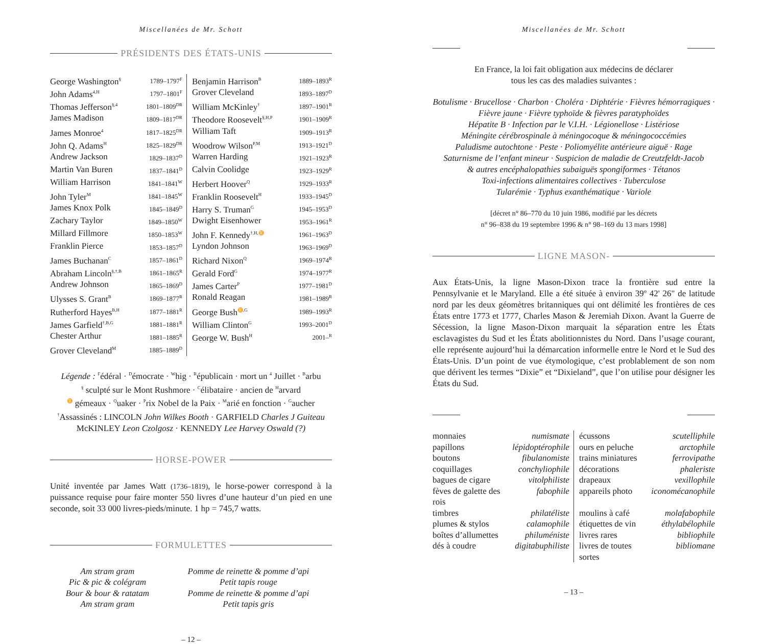Miscellanées de Mr. Schott
PRÉSIDENTS DES ÉTATS-UNIS
| George Washington<sup>§</sup> | 1789–1797<sup>F</sup> | Benjamin Harrison<sup>B</sup> | 1889–1893<sup>R</sup> |
| John Adams<sup>4,H</sup> | 1797–1801<sup>F</sup> | Grover Cleveland | 1893–1897<sup>D</sup> |
| Thomas Jefferson<sup>§,4</sup> | 1801–1809<sup>DR</sup> | William McKinley<sup>†</sup> | 1897–1901<sup>R</sup> |
| James Madison | 1809–1817<sup>DR</sup> | Theodore Roosevelt<sup>§,H,P</sup> | 1901–1909<sup>R</sup> |
| James Monroe<sup>4</sup> | 1817–1825<sup>DR</sup> | William Taft | 1909–1913<sup>R</sup> |
| John Q. Adams<sup>H</sup> | 1825–1829<sup>DR</sup> | Woodrow Wilson<sup>P,M</sup> | 1913–1921<sup>D</sup> |
| Andrew Jackson | 1829–1837<sup>D</sup> | Warren Harding | 1921–1923<sup>R</sup> |
| Martin Van Buren | 1837–1841<sup>D</sup> | Calvin Coolidge | 1923–1929<sup>R</sup> |
| William Harrison | 1841–1841<sup>W</sup> | Herbert Hoover<sup>Q</sup> | 1929–1933<sup>R</sup> |
| John Tyler<sup>M</sup> | 1841–1845<sup>W</sup> | Franklin Roosevelt<sup>H</sup> | 1933–1945<sup>D</sup> |
| James Knox Polk | 1845–1849<sup>D</sup> | Harry S. Truman<sup>G</sup> | 1945–1953<sup>D</sup> |
| Zachary Taylor | 1849–1850<sup>W</sup> | Dwight Eisenhower | 1953–1961<sup>R</sup> |
| Millard Fillmore | 1850–1853<sup>W</sup> | John F. Kennedy<sup>†,H,♊</sup> | 1961–1963<sup>D</sup> |
| Franklin Pierce | 1853–1857<sup>D</sup> | Lyndon Johnson | 1963–1969<sup>D</sup> |
| James Buchanan<sup>C</sup> | 1857–1861<sup>D</sup> | Richard Nixon<sup>Q</sup> | 1969–1974<sup>R</sup> |
| Abraham Lincoln<sup>§,†,B</sup> | 1861–1865<sup>R</sup> | Gerald Ford<sup>G</sup> | 1974–1977<sup>R</sup> |
| Andrew Johnson | 1865–1869<sup>D</sup> | James Carter<sup>P</sup> | 1977–1981<sup>D</sup> |
| Ulysses S. Grant<sup>B</sup> | 1869–1877<sup>R</sup> | Ronald Reagan | 1981–1989<sup>R</sup> |
| Rutherford Hayes<sup>B,H</sup> | 1877–1881<sup>R</sup> | George Bush<sup>♊,G</sup> | 1989–1993<sup>R</sup> |
| James Garfield<sup>†,B,G</sup> | 1881–1881<sup>R</sup> | William Clinton<sup>G</sup> | 1993–2001<sup>D</sup> |
| Chester Arthur | 1881–1885<sup>R</sup> | George W. Bush<sup>H</sup> | 2001–<sup>R</sup> |
| Grover Cleveland<sup>M</sup> | 1885–1889<sup>D</sup> | | |
Légende : <sup>F</sup>édéral · <sup>D</sup>émocrate · <sup>W</sup>hig · <sup>R</sup>épublicain · mort un <sup>4</sup> Juillet · <sup>B</sup>arbu
<sup>§</sup> sculpté sur le Mont Rushmore · <sup>C</sup>élibataire · ancien de <sup>H</sup>arvard
<sup>♊</sup> gémeaux · <sup>Q</sup>uaker · <sup>P</sup>rix Nobel de la Paix · <sup>M</sup>arié en fonction · <sup>G</sup>aucher
<sup>†</sup> Assassinés : LINCOLN John Wilkes Booth · GARFIELD Charles J Guiteau
McKINLEY Leon Czolgosz · KENNEDY Lee Harvey Oswald (?)
HORSE-POWER
Unité inventée par James Watt (1736–1819), le horse-power correspond à la puissance requise pour faire monter 550 livres d’une hauteur d’un pied en une seconde, soit 33 000 livres-pieds/minute. 1 hp = 745,7 watts.
FORMULETTES
| Am stram gram Pic & pic & colégram Bour & bour & ratatam Am stram gram | Pomme de reinette & pomme d’api Petit tapis rouge Pomme de reinette & pomme d’api Petit tapis gris |
– 12 –
Miscellanées de Mr. Schott
En France, la loi fait obligation aux médecins de déclarer
tous les cas des maladies suivantes :
Botulisme · Brucellose · Charbon · Choléra · Diphtérie · Fièvres hémorragiques · Fièvre jaune · Fièvre typhoïde & fièvres paratyphoïdes
Hépatite B · Infection par le V.I.H. · Légionellose · Listériose
Méningite cérébrospinale à méningocoque & méningococcémies
Paludisme autochtone · Peste · Poliomyélite antérieure aiguë · Rage
Saturnisme de l’enfant mineur · Suspicion de maladie de Creutzfeldt-Jacob
& autres encéphalopathies subaiguës spongiformes · Tétanos
Toxi-infections alimentaires collectives · Tuberculose
Tularémie · Typhus exanthématique · Variole
[décret n° 86–770 du 10 juin 1986, modifié par les décrets
n° 96–838 du 19 septembre 1996 & n° 98–169 du 13 mars 1998]
LIGNE MASON-
Aux États-Unis, la ligne Mason-Dixon trace la frontière sud entre la Pennsylvanie et le Maryland. Elle a été située à environ 39º 42' 26" de latitude nord par les deux géomètres britanniques qui ont délimité les frontières de ces États entre 1773 et 1777, Charles Mason & Jeremiah Dixon. Avant la Guerre de Sécession, la ligne Mason-Dixon marquait la séparation entre les États esclavagistes du Sud et les États abolitionnistes du Nord. Dans l’usage courant, elle représente aujourd’hui la démarcation informelle entre le Nord et le Sud des États-Unis. D’un point de vue étymologique, c’est problablement de son nom que dérivent les termes “Dixie” et “Dixieland”, que l’on utilise pour désigner les États du Sud.
| monnaies | numismate | écussons | scutelliphile |
| papillons | lépidoptérophile | ours en peluche | arctophile |
| boutons | fibulanomiste | trains miniatures | ferrovipathe |
| coquillages | conchyliophile | décorations | phaleriste |
| bagues de cigare | vitolphiliste | drapeaux | vexillophile |
| fèves de galette des rois | fabophile | appareils photo | iconomécanophile |
| timbres | philatéliste | moulins à café | molafabophile |
| plumes & stylos | calamophile | étiquettes de vin | éthylabélophile |
| boîtes d’allumettes | philuméniste | livres rares | bibliophile |
| dés à coudre | digitabuphiliste | livres de toutes sortes | bibliomane |
– 13 –